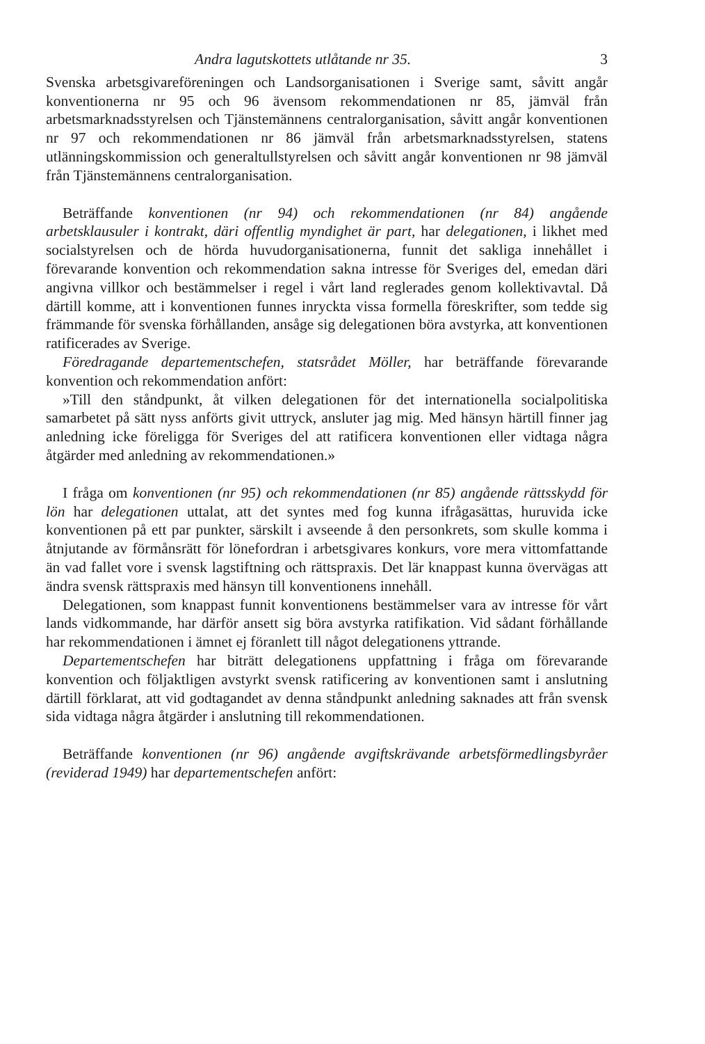Andra lagutskottets utlåtande nr 35. 3
Svenska arbetsgivareföreningen och Landsorganisationen i Sverige samt, såvitt angår konventionerna nr 95 och 96 ävensom rekommendationen nr 85, jämväl från arbetsmarknadsstyrelsen och Tjänstemännens centralorganisation, såvitt angår konventionen nr 97 och rekommendationen nr 86 jämväl från arbetsmarknadsstyrelsen, statens utlänningskommission och generaltullstyrelsen och såvitt angår konventionen nr 98 jämväl från Tjänstemännens centralorganisation.
Beträffande konventionen (nr 94) och rekommendationen (nr 84) angående arbetsklausuler i kontrakt, däri offentlig myndighet är part, har delegationen, i likhet med socialstyrelsen och de hörda huvudorganisationerna, funnit det sakliga innehållet i förevarande konvention och rekommendation sakna intresse för Sveriges del, emedan däri angivna villkor och bestämmelser i regel i vårt land reglerades genom kollektivavtal. Då därtill komme, att i konventionen funnes inryckta vissa formella föreskrifter, som tedde sig främmande för svenska förhållanden, ansåge sig delegationen böra avstyrka, att konventionen ratificerades av Sverige.
Föredragande departementschefen, statsrådet Möller, har beträffande förevarande konvention och rekommendation anfört:
»Till den ståndpunkt, åt vilken delegationen för det internationella socialpolitiska samarbetet på sätt nyss anförts givit uttryck, ansluter jag mig. Med hänsyn härtill finner jag anledning icke föreligga för Sveriges del att ratificera konventionen eller vidtaga några åtgärder med anledning av rekommendationen.»
I fråga om konventionen (nr 95) och rekommendationen (nr 85) angående rättsskydd för lön har delegationen uttalat, att det syntes med fog kunna ifrågasättas, huruvida icke konventionen på ett par punkter, särskilt i avseende å den personkrets, som skulle komma i åtnjutande av förmånsrätt för lönefordran i arbetsgivares konkurs, vore mera vittomfattande än vad fallet vore i svensk lagstiftning och rättspraxis. Det lär knappast kunna övervägas att ändra svensk rättspraxis med hänsyn till konventionens innehåll.
Delegationen, som knappast funnit konventionens bestämmelser vara av intresse för vårt lands vidkommande, har därför ansett sig böra avstyrka ratifikation. Vid sådant förhållande har rekommendationen i ämnet ej föranlett till något delegationens yttrande.
Departementschefen har biträtt delegationens uppfattning i fråga om förevarande konvention och följaktligen avstyrkt svensk ratificering av konventionen samt i anslutning därtill förklarat, att vid godtagandet av denna ståndpunkt anledning saknades att från svensk sida vidtaga några åtgärder i anslutning till rekommendationen.
Beträffande konventionen (nr 96) angående avgiftskrävande arbetsförmedlingsbyråer (reviderad 1949) har departementschefen anfört: